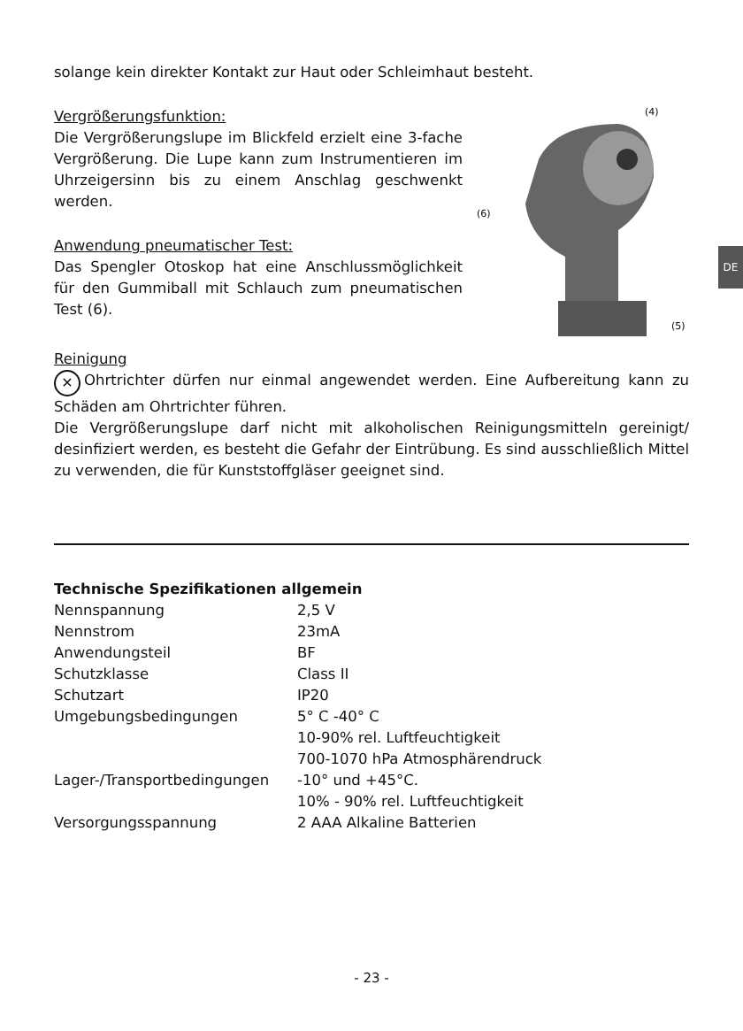DE
solange kein direkter Kontakt zur Haut oder Schleimhaut besteht.
Vergrößerungsfunktion:
Die Vergrößerungslupe im Blickfeld erzielt eine 3-fache Vergrößerung. Die Lupe kann zum Instrumentieren im Uhrzeigersinn bis zu einem Anschlag geschwenkt werden.
Anwendung pneumatischer Test:
Das Spengler Otoskop hat eine Anschlussmöglichkeit für den Gummiball mit Schlauch zum pneumatischen Test (6).
(4)
(6)
(5)
Reinigung
✕ Ohrtrichter dürfen nur einmal angewendet werden. Eine Aufbereitung kann zu Schäden am Ohrtrichter führen.
Die Vergrößerungslupe darf nicht mit alkoholischen Reinigungsmitteln gereinigt/ desinfiziert werden, es besteht die Gefahr der Eintrübung. Es sind ausschließlich Mittel zu verwenden, die für Kunststoffgläser geeignet sind.
Technische Spezifikationen allgemein
| Nennspannung | 2,5 V |
| Nennstrom | 23mA |
| Anwendungsteil | BF |
| Schutzklasse | Class II |
| Schutzart | IP20 |
| Umgebungsbedingungen | 5° C -40° C 10-90% rel. Luftfeuchtigkeit 700-1070 hPa Atmosphärendruck |
| Lager-/Transportbedingungen | -10° und +45°C. 10% - 90% rel. Luftfeuchtigkeit |
| Versorgungsspannung | 2 AAA Alkaline Batterien |
- 23 -